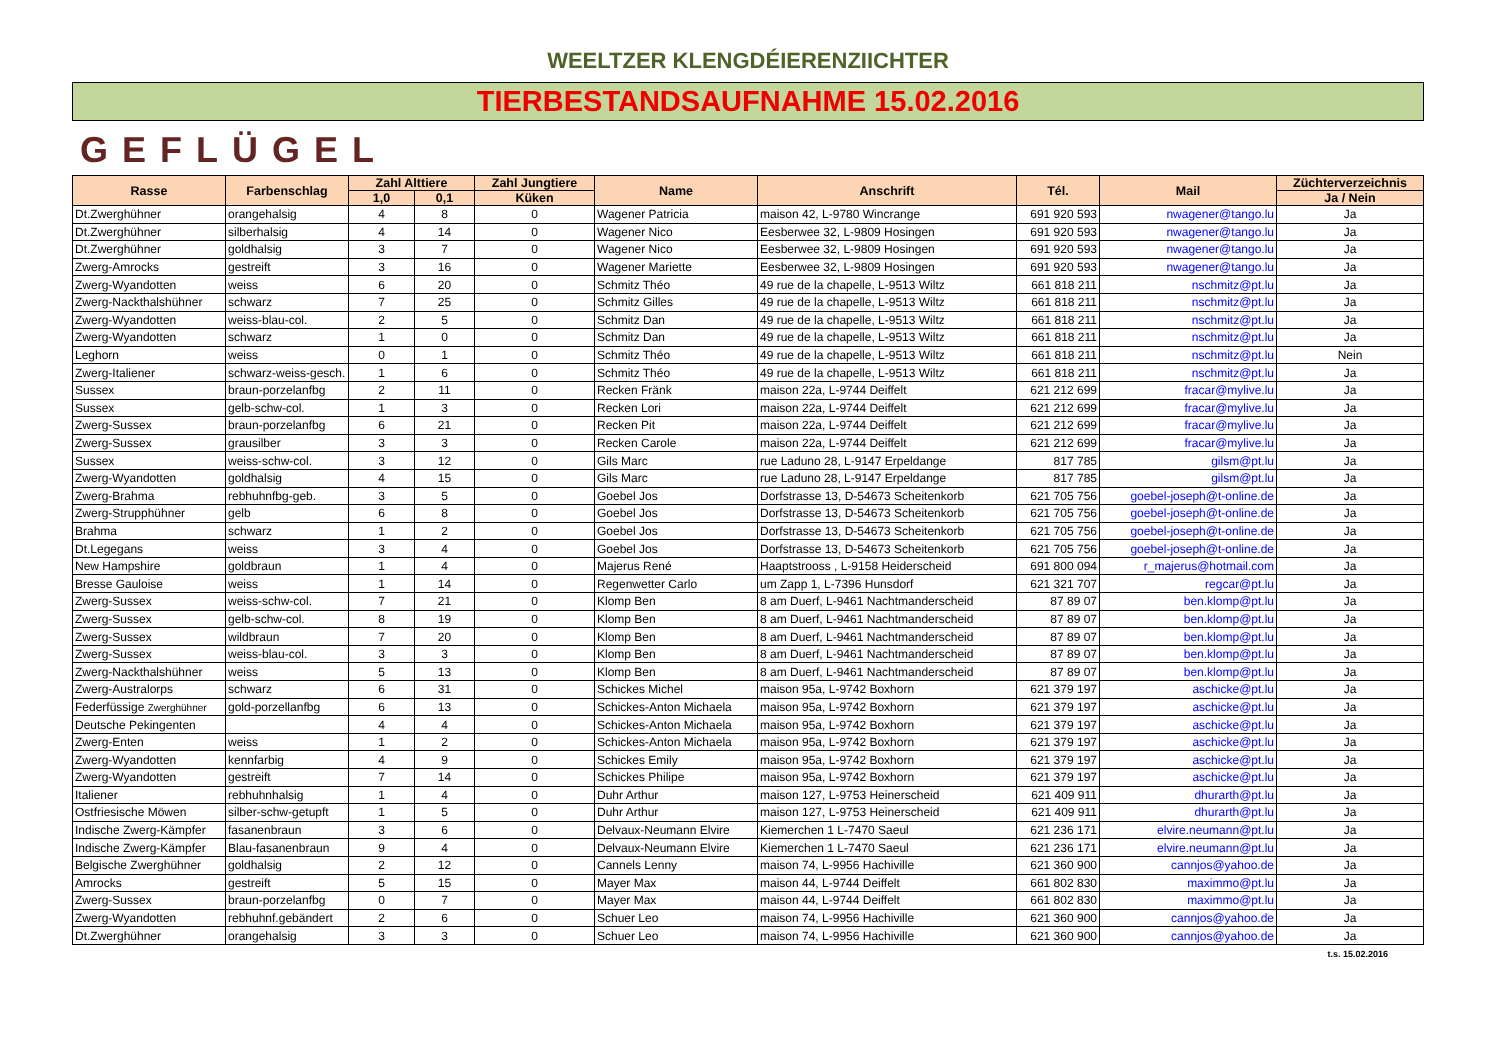WEELTZER KLENGDÉIERENZIICHTER
TIERBESTANDSAUFNAHME 15.02.2016
GEFLÜGEL
| Rasse | Farbenschlag | Zahl Alttiere | | Zahl Jungtiere | Name | Anschrift | Tél. | Mail | Züchterverzeichnis |
| --- | --- | --- | --- | --- | --- | --- | --- | --- | --- |
| | | 1,0 | 0,1 | Küken | | | | | Ja / Nein |
| Dt.Zwerghühner | orangehalsig | 4 | 8 | 0 | Wagener Patricia | maison 42, L-9780 Wincrange | 691 920 593 | nwagener@tango.lu | Ja |
| Dt.Zwerghühner | silberhalsig | 4 | 14 | 0 | Wagener Nico | Eesberwee 32, L-9809 Hosingen | 691 920 593 | nwagener@tango.lu | Ja |
| Dt.Zwerghühner | goldhalsig | 3 | 7 | 0 | Wagener Nico | Eesberwee 32, L-9809 Hosingen | 691 920 593 | nwagener@tango.lu | Ja |
| Zwerg-Amrocks | gestreift | 3 | 16 | 0 | Wagener Mariette | Eesberwee 32, L-9809 Hosingen | 691 920 593 | nwagener@tango.lu | Ja |
| Zwerg-Wyandotten | weiss | 6 | 20 | 0 | Schmitz Théo | 49 rue de la chapelle, L-9513 Wiltz | 661 818 211 | nschmitz@pt.lu | Ja |
| Zwerg-Nackthalshühner | schwarz | 7 | 25 | 0 | Schmitz Gilles | 49 rue de la chapelle, L-9513 Wiltz | 661 818 211 | nschmitz@pt.lu | Ja |
| Zwerg-Wyandotten | weiss-blau-col. | 2 | 5 | 0 | Schmitz Dan | 49 rue de la chapelle, L-9513 Wiltz | 661 818 211 | nschmitz@pt.lu | Ja |
| Zwerg-Wyandotten | schwarz | 1 | 0 | 0 | Schmitz Dan | 49 rue de la chapelle, L-9513 Wiltz | 661 818 211 | nschmitz@pt.lu | Ja |
| Leghorn | weiss | 0 | 1 | 0 | Schmitz Théo | 49 rue de la chapelle, L-9513 Wiltz | 661 818 211 | nschmitz@pt.lu | Nein |
| Zwerg-Italiener | schwarz-weiss-gesch. | 1 | 6 | 0 | Schmitz Théo | 49 rue de la chapelle, L-9513 Wiltz | 661 818 211 | nschmitz@pt.lu | Ja |
| Sussex | braun-porzelanfbg | 2 | 11 | 0 | Recken Fränk | maison 22a, L-9744 Deiffelt | 621 212 699 | fracar@mylive.lu | Ja |
| Sussex | gelb-schw-col. | 1 | 3 | 0 | Recken Lori | maison 22a, L-9744 Deiffelt | 621 212 699 | fracar@mylive.lu | Ja |
| Zwerg-Sussex | braun-porzelanfbg | 6 | 21 | 0 | Recken Pit | maison 22a, L-9744 Deiffelt | 621 212 699 | fracar@mylive.lu | Ja |
| Zwerg-Sussex | grausilber | 3 | 3 | 0 | Recken Carole | maison 22a, L-9744 Deiffelt | 621 212 699 | fracar@mylive.lu | Ja |
| Sussex | weiss-schw-col. | 3 | 12 | 0 | Gils Marc | rue Laduno 28, L-9147 Erpeldange | 817 785 | gilsm@pt.lu | Ja |
| Zwerg-Wyandotten | goldhalsig | 4 | 15 | 0 | Gils Marc | rue Laduno 28, L-9147 Erpeldange | 817 785 | gilsm@pt.lu | Ja |
| Zwerg-Brahma | rebhuhnfbg-geb. | 3 | 5 | 0 | Goebel Jos | Dorfstrasse 13, D-54673 Scheitenkorb | 621 705 756 | goebel-joseph@t-online.de | Ja |
| Zwerg-Strupphühner | gelb | 6 | 8 | 0 | Goebel Jos | Dorfstrasse 13, D-54673 Scheitenkorb | 621 705 756 | goebel-joseph@t-online.de | Ja |
| Brahma | schwarz | 1 | 2 | 0 | Goebel Jos | Dorfstrasse 13, D-54673 Scheitenkorb | 621 705 756 | goebel-joseph@t-online.de | Ja |
| Dt.Legegans | weiss | 3 | 4 | 0 | Goebel Jos | Dorfstrasse 13, D-54673 Scheitenkorb | 621 705 756 | goebel-joseph@t-online.de | Ja |
| New Hampshire | goldbraun | 1 | 4 | 0 | Majerus René | Haaptstrooss , L-9158 Heiderscheid | 691 800 094 | r_majerus@hotmail.com | Ja |
| Bresse Gauloise | weiss | 1 | 14 | 0 | Regenwetter Carlo | um Zapp 1, L-7396 Hunsdorf | 621 321 707 | regcar@pt.lu | Ja |
| Zwerg-Sussex | weiss-schw-col. | 7 | 21 | 0 | Klomp Ben | 8 am Duerf, L-9461 Nachtmanderscheid | 87 89 07 | ben.klomp@pt.lu | Ja |
| Zwerg-Sussex | gelb-schw-col. | 8 | 19 | 0 | Klomp Ben | 8 am Duerf, L-9461 Nachtmanderscheid | 87 89 07 | ben.klomp@pt.lu | Ja |
| Zwerg-Sussex | wildbraun | 7 | 20 | 0 | Klomp Ben | 8 am Duerf, L-9461 Nachtmanderscheid | 87 89 07 | ben.klomp@pt.lu | Ja |
| Zwerg-Sussex | weiss-blau-col. | 3 | 3 | 0 | Klomp Ben | 8 am Duerf, L-9461 Nachtmanderscheid | 87 89 07 | ben.klomp@pt.lu | Ja |
| Zwerg-Nackthalshühner | weiss | 5 | 13 | 0 | Klomp Ben | 8 am Duerf, L-9461 Nachtmanderscheid | 87 89 07 | ben.klomp@pt.lu | Ja |
| Zwerg-Australorps | schwarz | 6 | 31 | 0 | Schickes Michel | maison 95a, L-9742 Boxhorn | 621 379 197 | aschicke@pt.lu | Ja |
| Federfüssige Zwerghühner | gold-porzellanfbg | 6 | 13 | 0 | Schickes-Anton Michaela | maison 95a, L-9742 Boxhorn | 621 379 197 | aschicke@pt.lu | Ja |
| Deutsche Pekingenten | | 4 | 4 | 0 | Schickes-Anton Michaela | maison 95a, L-9742 Boxhorn | 621 379 197 | aschicke@pt.lu | Ja |
| Zwerg-Enten | weiss | 1 | 2 | 0 | Schickes-Anton Michaela | maison 95a, L-9742 Boxhorn | 621 379 197 | aschicke@pt.lu | Ja |
| Zwerg-Wyandotten | kennfarbig | 4 | 9 | 0 | Schickes Emily | maison 95a, L-9742 Boxhorn | 621 379 197 | aschicke@pt.lu | Ja |
| Zwerg-Wyandotten | gestreift | 7 | 14 | 0 | Schickes Philipe | maison 95a, L-9742 Boxhorn | 621 379 197 | aschicke@pt.lu | Ja |
| Italiener | rebhuhnhalsig | 1 | 4 | 0 | Duhr Arthur | maison 127, L-9753 Heinerscheid | 621 409 911 | dhurarth@pt.lu | Ja |
| Ostfriesische Möwen | silber-schw-getupft | 1 | 5 | 0 | Duhr Arthur | maison 127, L-9753 Heinerscheid | 621 409 911 | dhurarth@pt.lu | Ja |
| Indische Zwerg-Kämpfer | fasanenbraun | 3 | 6 | 0 | Delvaux-Neumann Elvire | Kiemerchen 1 L-7470 Saeul | 621 236 171 | elvire.neumann@pt.lu | Ja |
| Indische Zwerg-Kämpfer | Blau-fasanenbraun | 9 | 4 | 0 | Delvaux-Neumann Elvire | Kiemerchen 1 L-7470 Saeul | 621 236 171 | elvire.neumann@pt.lu | Ja |
| Belgische Zwerghühner | goldhalsig | 2 | 12 | 0 | Cannels Lenny | maison 74, L-9956 Hachiville | 621 360 900 | cannjos@yahoo.de | Ja |
| Amrocks | gestreift | 5 | 15 | 0 | Mayer Max | maison 44, L-9744 Deiffelt | 661 802 830 | maximmo@pt.lu | Ja |
| Zwerg-Sussex | braun-porzelanfbg | 0 | 7 | 0 | Mayer Max | maison 44, L-9744 Deiffelt | 661 802 830 | maximmo@pt.lu | Ja |
| Zwerg-Wyandotten | rebhuhnf.gebändert | 2 | 6 | 0 | Schuer Leo | maison 74, L-9956 Hachiville | 621 360 900 | cannjos@yahoo.de | Ja |
| Dt.Zwerghühner | orangehalsig | 3 | 3 | 0 | Schuer Leo | maison 74, L-9956 Hachiville | 621 360 900 | cannjos@yahoo.de | Ja |
t.s. 15.02.2016